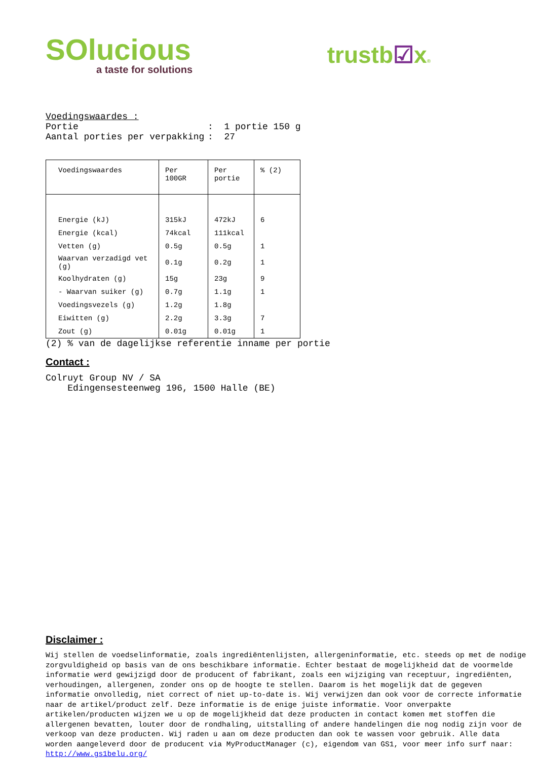SOlucious
a taste for solutions
trustb☑x®
Voedingswaardes :
Portie: 1 portie 150 g
Aantal porties per verpakking: 27
| Voedingswaardes | Per 100GR | Per portie | % (2) |
| --- | --- | --- | --- |
| Energie (kJ) | 315kJ | 472kJ | 6 |
| Energie (kcal) | 74kcal | 111kcal | |
| Vetten (g) | 0.5g | 0.5g | 1 |
| Waarvan verzadigd vet (g) | 0.1g | 0.2g | 1 |
| Koolhydraten (g) | 15g | 23g | 9 |
| - Waarvan suiker (g) | 0.7g | 1.1g | 1 |
| Voedingsvezels (g) | 1.2g | 1.8g | |
| Eiwitten (g) | 2.2g | 3.3g | 7 |
| Zout (g) | 0.01g | 0.01g | 1 |
(2) % van de dagelijkse referentie inname per portie
Contact :
Colruyt Group NV / SA
Edingensesteenweg 196, 1500 Halle (BE)
Disclaimer :
Wij stellen de voedselinformatie, zoals ingrediëntenlijsten, allergeninformatie, etc. steeds op met de nodige zorgvuldigheid op basis van de ons beschikbare informatie. Echter bestaat de mogelijkheid dat de voormelde informatie werd gewijzigd door de producent of fabrikant, zoals een wijziging van receptuur, ingrediënten, verhoudingen, allergenen, zonder ons op de hoogte te stellen. Daarom is het mogelijk dat de gegeven informatie onvolledig, niet correct of niet up-to-date is. Wij verwijzen dan ook voor de correcte informatie naar de artikel/product zelf. Deze informatie is de enige juiste informatie. Voor onverpakte artikelen/producten wijzen we u op de mogelijkheid dat deze producten in contact komen met stoffen die allergenen bevatten, louter door de rondhaling, uitstalling of andere handelingen die nog nodig zijn voor de verkoop van deze producten. Wij raden u aan om deze producten dan ook te wassen voor gebruik. Alle data worden aangeleverd door de producent via MyProductManager (c), eigendom van GS1, voor meer info surf naar: http://www.gs1belu.org/